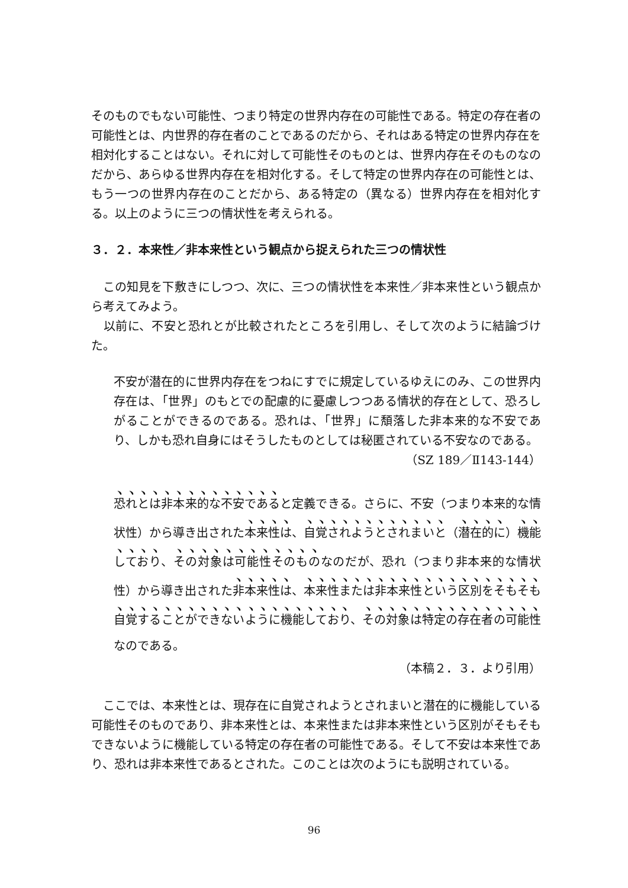そのものでもない可能性、つまり特定の世界内存在の可能性である。特定の存在者の可能性とは、内世界的存在者のことであるのだから、それはある特定の世界内存在を相対化することはない。それに対して可能性そのものとは、世界内存在そのものなのだから、あらゆる世界内存在を相対化する。そして特定の世界内存在の可能性とは、もう一つの世界内存在のことだから、ある特定の（異なる）世界内存在を相対化する。以上のように三つの情状性を考えられる。
３．２．本来性／非本来性という観点から捉えられた三つの情状性
　この知見を下敷きにしつつ、次に、三つの情状性を本来性／非本来性という観点から考えてみよう。
　以前に、不安と恐れとが比較されたところを引用し、そして次のように結論づけた。
不安が潜在的に世界内存在をつねにすでに規定しているゆえにのみ、この世界内存在は、「世界」のもとでの配慮的に憂慮しつつある情状的存在として、恐ろしがることができるのである。恐れは、「世界」に頽落した非本来的な不安であり、しかも恐れ自身にはそうしたものとしては秘匿されている不安なのである。
（SZ 189／Ⅱ143-144）
恐れとは非本来的な不安であると定義できる。さらに、不安（つまり本来的な情状性）から導き出された本来性は、自覚されようとされまいと（潜在的に）機能しており、その対象は可能性そのものなのだが、恐れ（つまり非本来的な情状性）から導き出された非本来性は、本来性または非本来性という区別をそもそも自覚することができないように機能しており、その対象は特定の存在者の可能性なのである。
（本稿２．３．より引用）
　ここでは、本来性とは、現存在に自覚されようとされまいと潜在的に機能している可能性そのものであり、非本来性とは、本来性または非本来性という区別がそもそもできないように機能している特定の存在者の可能性である。そして不安は本来性であり、恐れは非本来性であるとされた。このことは次のようにも説明されている。
96